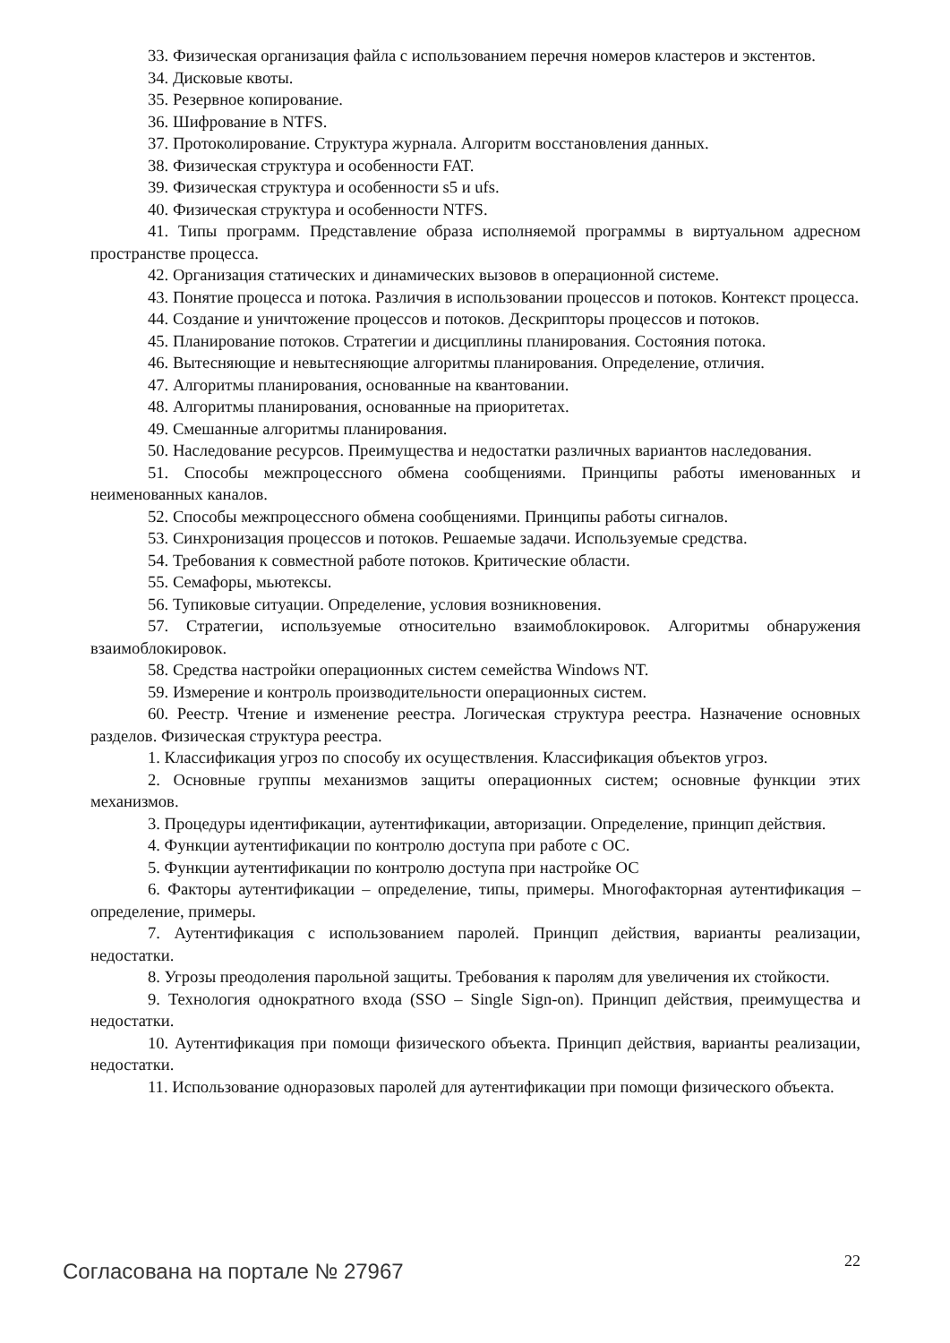33. Физическая организация файла с использованием перечня номеров кластеров и экстентов.
34. Дисковые квоты.
35. Резервное копирование.
36. Шифрование в NTFS.
37. Протоколирование. Структура журнала. Алгоритм восстановления данных.
38. Физическая структура и особенности FAT.
39. Физическая структура и особенности s5 и ufs.
40. Физическая структура и особенности NTFS.
41. Типы программ. Представление образа исполняемой программы в виртуальном адресном пространстве процесса.
42. Организация статических и динамических вызовов в операционной системе.
43. Понятие процесса и потока. Различия в использовании процессов и потоков. Контекст процесса.
44. Создание и уничтожение процессов и потоков. Дескрипторы процессов и потоков.
45. Планирование потоков. Стратегии и дисциплины планирования. Состояния потока.
46. Вытесняющие и невытесняющие алгоритмы планирования. Определение, отличия.
47. Алгоритмы планирования, основанные на квантовании.
48. Алгоритмы планирования, основанные на приоритетах.
49. Смешанные алгоритмы планирования.
50. Наследование ресурсов. Преимущества и недостатки различных вариантов наследования.
51. Способы межпроцессного обмена сообщениями. Принципы работы именованных и неименованных каналов.
52. Способы межпроцессного обмена сообщениями. Принципы работы сигналов.
53. Синхронизация процессов и потоков. Решаемые задачи. Используемые средства.
54. Требования к совместной работе потоков. Критические области.
55. Семафоры, мьютексы.
56. Тупиковые ситуации. Определение, условия возникновения.
57. Стратегии, используемые относительно взаимоблокировок. Алгоритмы обнаружения взаимоблокировок.
58. Средства настройки операционных систем семейства Windows NT.
59. Измерение и контроль производительности операционных систем.
60. Реестр. Чтение и изменение реестра. Логическая структура реестра. Назначение основных разделов. Физическая структура реестра.
1. Классификация угроз по способу их осуществления. Классификация объектов угроз.
2. Основные группы механизмов защиты операционных систем; основные функции этих механизмов.
3. Процедуры идентификации, аутентификации, авторизации. Определение, принцип действия.
4. Функции аутентификации по контролю доступа при работе с ОС.
5. Функции аутентификации по контролю доступа при настройке ОС
6. Факторы аутентификации – определение, типы, примеры. Многофакторная аутентификация – определение, примеры.
7. Аутентификация с использованием паролей. Принцип действия, варианты реализации, недостатки.
8. Угрозы преодоления парольной защиты. Требования к паролям для увеличения их стойкости.
9. Технология однократного входа (SSO – Single Sign-on). Принцип действия, преимущества и недостатки.
10. Аутентификация при помощи физического объекта. Принцип действия, варианты реализации, недостатки.
11. Использование одноразовых паролей для аутентификации при помощи физического объекта.
Согласована на портале № 27967
22